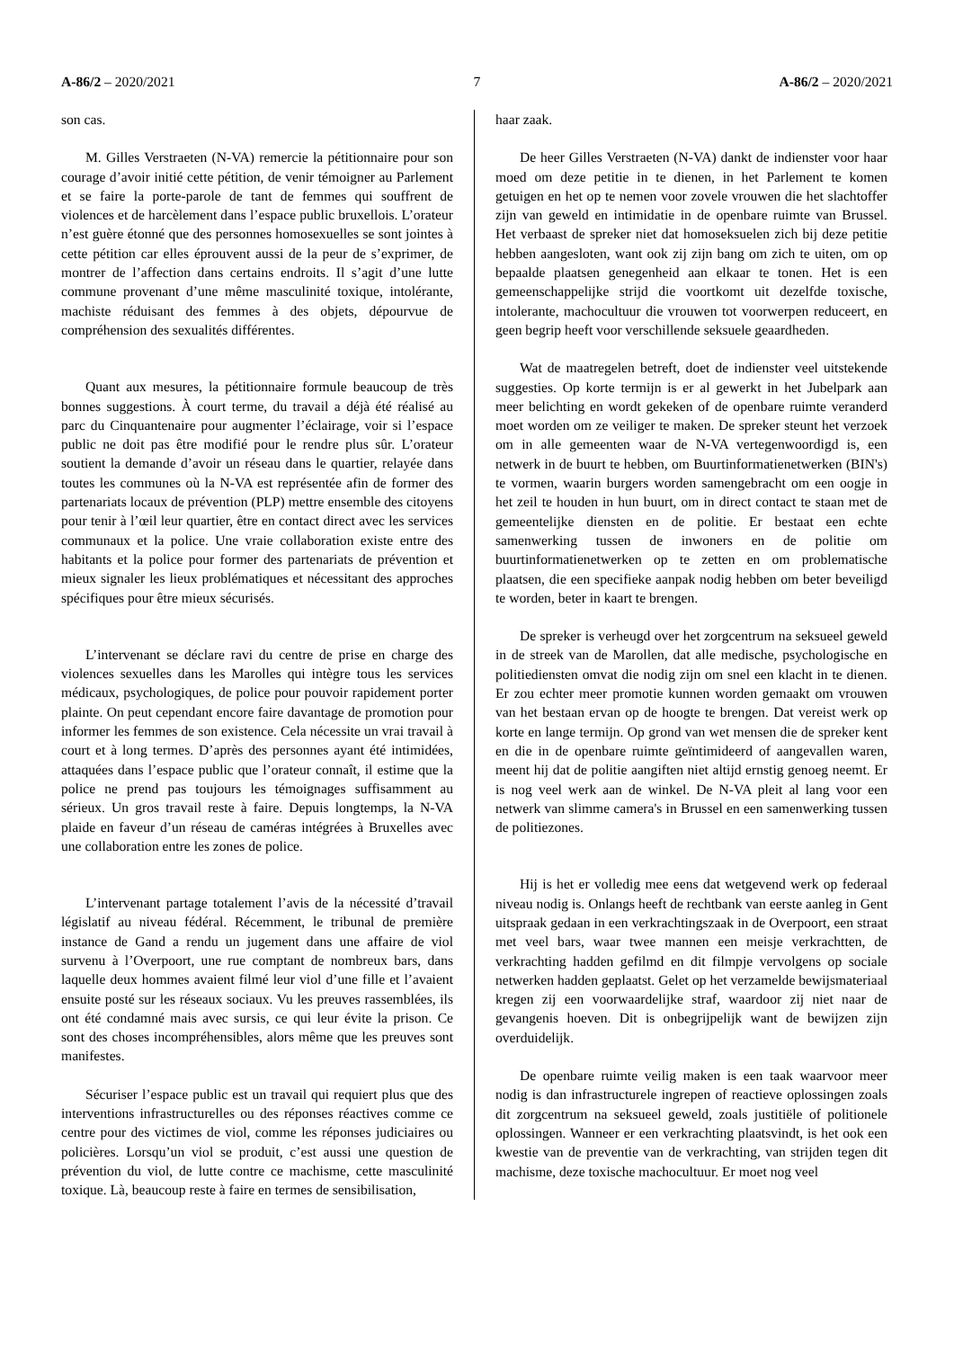A-86/2 – 2020/2021 7 A-86/2 – 2020/2021
son cas.
M. Gilles Verstraeten (N-VA) remercie la pétitionnaire pour son courage d’avoir initié cette pétition, de venir témoigner au Parlement et se faire la porte-parole de tant de femmes qui souffrent de violences et de harcèlement dans l’espace public bruxellois. L’orateur n’est guère étonné que des personnes homosexuelles se sont jointes à cette pétition car elles éprouvent aussi de la peur de s’exprimer, de montrer de l’affection dans certains endroits. Il s’agit d’une lutte commune provenant d’une même masculinité toxique, intolérante, machiste réduisant des femmes à des objets, dépourvue de compréhension des sexualités différentes.
Quant aux mesures, la pétitionnaire formule beaucoup de très bonnes suggestions. À court terme, du travail a déjà été réalisé au parc du Cinquantenaire pour augmenter l’éclairage, voir si l’espace public ne doit pas être modifié pour le rendre plus sûr. L’orateur soutient la demande d’avoir un réseau dans le quartier, relayée dans toutes les communes où la N-VA est représentée afin de former des partenariats locaux de prévention (PLP) mettre ensemble des citoyens pour tenir à l’œil leur quartier, être en contact direct avec les services communaux et la police. Une vraie collaboration existe entre des habitants et la police pour former des partenariats de prévention et mieux signaler les lieux problématiques et nécessitant des approches spécifiques pour être mieux sécurisés.
L’intervenant se déclare ravi du centre de prise en charge des violences sexuelles dans les Marolles qui intègre tous les services médicaux, psychologiques, de police pour pouvoir rapidement porter plainte. On peut cependant encore faire davantage de promotion pour informer les femmes de son existence. Cela nécessite un vrai travail à court et à long termes. D’après des personnes ayant été intimidées, attaquées dans l’espace public que l’orateur connaît, il estime que la police ne prend pas toujours les témoignages suffisamment au sérieux. Un gros travail reste à faire. Depuis longtemps, la N-VA plaide en faveur d’un réseau de caméras intégrées à Bruxelles avec une collaboration entre les zones de police.
L’intervenant partage totalement l’avis de la nécessité d’travail législatif au niveau fédéral. Récemment, le tribunal de première instance de Gand a rendu un jugement dans une affaire de viol survenu à l’Overpoort, une rue comptant de nombreux bars, dans laquelle deux hommes avaient filmé leur viol d’une fille et l’avaient ensuite posté sur les réseaux sociaux. Vu les preuves rassemblées, ils ont été condamné mais avec sursis, ce qui leur évite la prison. Ce sont des choses incompréhensibles, alors même que les preuves sont manifestes.
Sécuriser l’espace public est un travail qui requiert plus que des interventions infrastructurelles ou des réponses réactives comme ce centre pour des victimes de viol, comme les réponses judiciaires ou policières. Lorsqu’un viol se produit, c’est aussi une question de prévention du viol, de lutte contre ce machisme, cette masculinité toxique. Là, beaucoup reste à faire en termes de sensibilisation,
haar zaak.
De heer Gilles Verstraeten (N-VA) dankt de indienster voor haar moed om deze petitie in te dienen, in het Parlement te komen getuigen en het op te nemen voor zovele vrouwen die het slachtoffer zijn van geweld en intimidatie in de openbare ruimte van Brussel. Het verbaast de spreker niet dat homoseksuelen zich bij deze petitie hebben aangesloten, want ook zij zijn bang om zich te uiten, om op bepaalde plaatsen genegenheid aan elkaar te tonen. Het is een gemeenschappelijke strijd die voortkomt uit dezelfde toxische, intolerante, machocultuur die vrouwen tot voorwerpen reduceert, en geen begrip heeft voor verschillende seksuele geaardheden.
Wat de maatregelen betreft, doet de indienster veel uitstekende suggesties. Op korte termijn is er al gewerkt in het Jubelpark aan meer belichting en wordt gekeken of de openbare ruimte veranderd moet worden om ze veiliger te maken. De spreker steunt het verzoek om in alle gemeenten waar de N-VA vertegenwoordigd is, een netwerk in de buurt te hebben, om Buurtinformatienetwerken (BIN's) te vormen, waarin burgers worden samengebracht om een oogje in het zeil te houden in hun buurt, om in direct contact te staan met de gemeentelijke diensten en de politie. Er bestaat een echte samenwerking tussen de inwoners en de politie om buurtinformatienetwerken op te zetten en om problematische plaatsen, die een specifieke aanpak nodig hebben om beter beveiligd te worden, beter in kaart te brengen.
De spreker is verheugd over het zorgcentrum na seksueel geweld in de streek van de Marollen, dat alle medische, psychologische en politiediensten omvat die nodig zijn om snel een klacht in te dienen. Er zou echter meer promotie kunnen worden gemaakt om vrouwen van het bestaan ervan op de hoogte te brengen. Dat vereist werk op korte en lange termijn. Op grond van wet mensen die de spreker kent en die in de openbare ruimte geïntimideerd of aangevallen waren, meent hij dat de politie aangiften niet altijd ernstig genoeg neemt. Er is nog veel werk aan de winkel. De N-VA pleit al lang voor een netwerk van slimme camera's in Brussel en een samenwerking tussen de politiezones.
Hij is het er volledig mee eens dat wetgevend werk op federaal niveau nodig is. Onlangs heeft de rechtbank van eerste aanleg in Gent uitspraak gedaan in een verkrachtingszaak in de Overpoort, een straat met veel bars, waar twee mannen een meisje verkrachtten, de verkrachting hadden gefilmd en dit filmpje vervolgens op sociale netwerken hadden geplaatst. Gelet op het verzamelde bewijsmateriaal kregen zij een voorwaardelijke straf, waardoor zij niet naar de gevangenis hoeven. Dit is onbegrijpelijk want de bewijzen zijn overduidelijk.
De openbare ruimte veilig maken is een taak waarvoor meer nodig is dan infrastructurele ingrepen of reactieve oplossingen zoals dit zorgcentrum na seksueel geweld, zoals justitiële of politionele oplossingen. Wanneer er een verkrachting plaatsvindt, is het ook een kwestie van de preventie van de verkrachting, van strijden tegen dit machisme, deze toxische machocultuur. Er moet nog veel